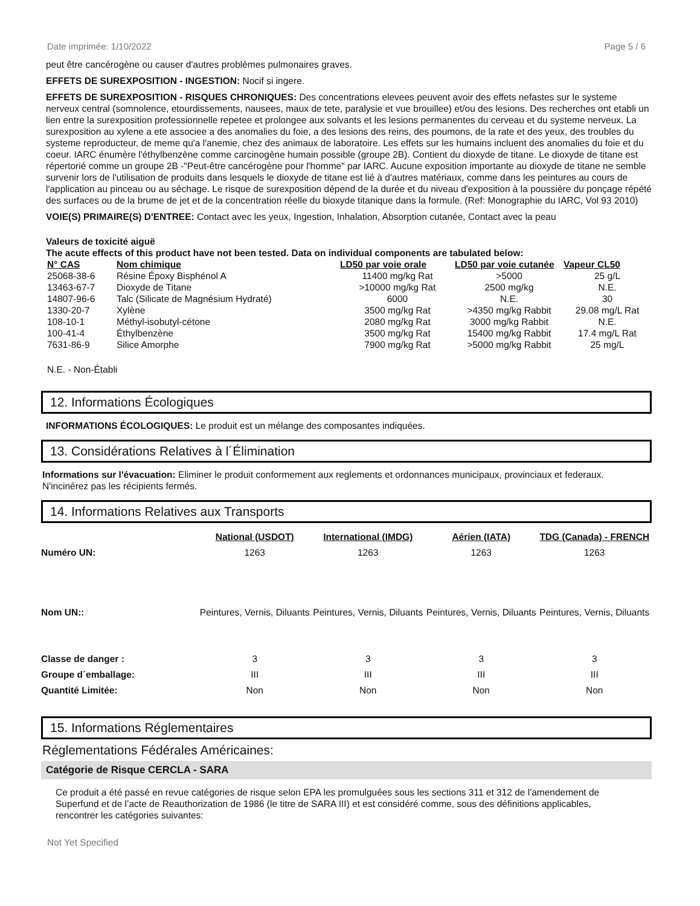Date imprimée: 1/10/2022 Page 5 / 6
peut être cancérogène ou causer d'autres problèmes pulmonaires graves.
EFFETS DE SUREXPOSITION - INGESTION: Nocif si ingere.
EFFETS DE SUREXPOSITION - RISQUES CHRONIQUES: Des concentrations elevees peuvent avoir des effets nefastes sur le systeme nerveux central (somnolence, etourdissements, nausees, maux de tete, paralysie et vue brouillee) et/ou des lesions. Des recherches ont etabli un lien entre la surexposition professionnelle repetee et prolongee aux solvants et les lesions permanentes du cerveau et du systeme nerveux. La surexposition au xylene a ete associee a des anomalies du foie, a des lesions des reins, des poumons, de la rate et des yeux, des troubles du systeme reproducteur, de meme qu'a l'anemie, chez des animaux de laboratoire. Les effets sur les humains incluent des anomalies du foie et du coeur. IARC énumère l'éthylbenzène comme carcinogène humain possible (groupe 2B). Contient du dioxyde de titane. Le dioxyde de titane est répertorié comme un groupe 2B -"Peut-être cancérogène pour l'homme" par IARC. Aucune exposition importante au dioxyde de titane ne semble survenir lors de l'utilisation de produits dans lesquels le dioxyde de titane est lié à d'autres matériaux, comme dans les peintures au cours de l'application au pinceau ou au séchage. Le risque de surexposition dépend de la durée et du niveau d'exposition à la poussière du ponçage répété des surfaces ou de la brume de jet et de la concentration réelle du bioxyde titanique dans la formule. (Ref: Monographie du IARC, Vol 93 2010)
VOIE(S) PRIMAIRE(S) D'ENTREE: Contact avec les yeux, Ingestion, Inhalation, Absorption cutanée, Contact avec la peau
Valeurs de toxicité aiguë
The acute effects of this product have not been tested. Data on individual components are tabulated below:
| N° CAS | Nom chimique | LD50 par voie orale | LD50 par voie cutanée | Vapeur CL50 |
| --- | --- | --- | --- | --- |
| 25068-38-6 | Résine Époxy Bisphénol A | 11400 mg/kg Rat | >5000 | 25 g/L |
| 13463-67-7 | Dioxyde de Titane | >10000 mg/kg Rat | 2500 mg/kg | N.E. |
| 14807-96-6 | Talc (Silicate de Magnésium Hydraté) | 6000 | N.E. | 30 |
| 1330-20-7 | Xylène | 3500 mg/kg Rat | >4350 mg/kg Rabbit | 29.08 mg/L Rat |
| 108-10-1 | Méthyl-isobutyl-cétone | 2080 mg/kg Rat | 3000 mg/kg Rabbit | N.E. |
| 100-41-4 | Éthylbenzène | 3500 mg/kg Rat | 15400 mg/kg Rabbit | 17.4 mg/L Rat |
| 7631-86-9 | Silice Amorphe | 7900 mg/kg Rat | >5000 mg/kg Rabbit | 25 mg/L |
N.E. - Non-Établi
12. Informations Écologiques
INFORMATIONS ÉCOLOGIQUES: Le produit est un mélange des composantes indiquées.
13. Considérations Relatives à l´Élimination
Informations sur l'évacuation: Eliminer le produit conformement aux reglements et ordonnances municipaux, provinciaux et federaux. N'incinérez pas les récipients fermés.
14. Informations Relatives aux Transports
| | National (USDOT) | International (IMDG) | Aérien (IATA) | TDG (Canada) - FRENCH |
| --- | --- | --- | --- | --- |
| Numéro UN: | 1263 | 1263 | 1263 | 1263 |
| Nom UN:: | Peintures, Vernis, Diluants | Peintures, Vernis, Diluants | Peintures, Vernis, Diluants | Peintures, Vernis, Diluants |
| Classe de danger : | 3 | 3 | 3 | 3 |
| Groupe d´emballage: | III | III | III | III |
| Quantité Limitée: | Non | Non | Non | Non |
15. Informations Réglementaires
Réglementations Fédérales Américaines:
Catégorie de Risque CERCLA - SARA
Ce produit a été passé en revue catégories de risque selon EPA les promulguées sous les sections 311 et 312 de l'amendement de Superfund et de l’acte de Reauthorization de 1986 (le titre de SARA III) et est considéré comme, sous des définitions applicables, rencontrer les catégories suivantes:
Not Yet Specified